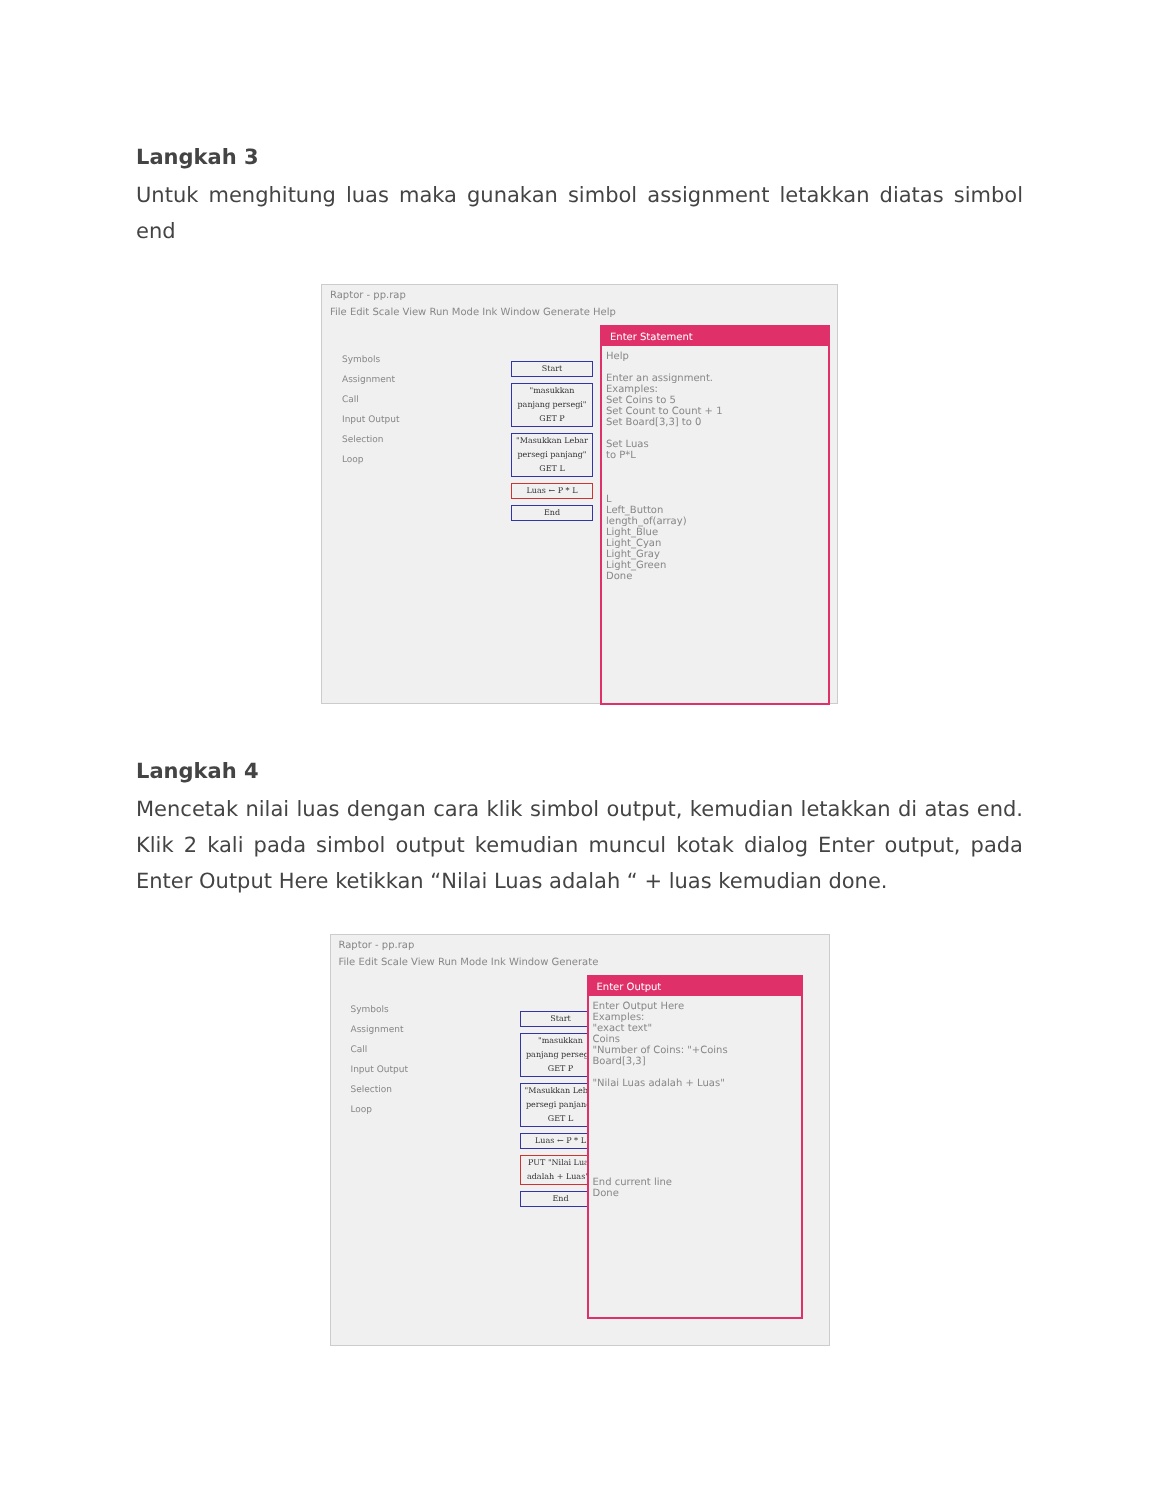Langkah 3
Untuk menghitung luas maka gunakan simbol assignment letakkan diatas simbol end
Raptor - pp.rap
File Edit Scale View Run Mode Ink Window Generate Help
Symbols
Assignment
Call
Input Output
Selection
Loop
Start
"masukkan panjang persegi" GET P
"Masukkan Lebar persegi panjang" GET L
Luas ← P * L
End
Enter Statement
Help
Enter an assignment.
Examples:
Set Coins to 5
Set Count to Count + 1
Set Board[3,3] to 0
Set Luas
to P*L
L
Left_Button
length_of(array)
Light_Blue
Light_Cyan
Light_Gray
Light_Green
Done
Langkah 4
Mencetak nilai luas dengan cara klik simbol output, kemudian letakkan di atas end. Klik 2 kali pada simbol output kemudian muncul kotak dialog Enter output, pada Enter Output Here ketikkan “Nilai Luas adalah “ + luas kemudian done.
Raptor - pp.rap
File Edit Scale View Run Mode Ink Window Generate
Symbols
Assignment
Call
Input Output
Selection
Loop
Start
"masukkan panjang persegi" GET P
"Masukkan Lebar persegi panjang" GET L
Luas ← P * L
PUT "Nilai Luas adalah + Luas"¶
End
Enter Output
Enter Output Here
Examples:
"exact text"
Coins
"Number of Coins: "+Coins
Board[3,3]
"Nilai Luas adalah + Luas"
End current line
Done